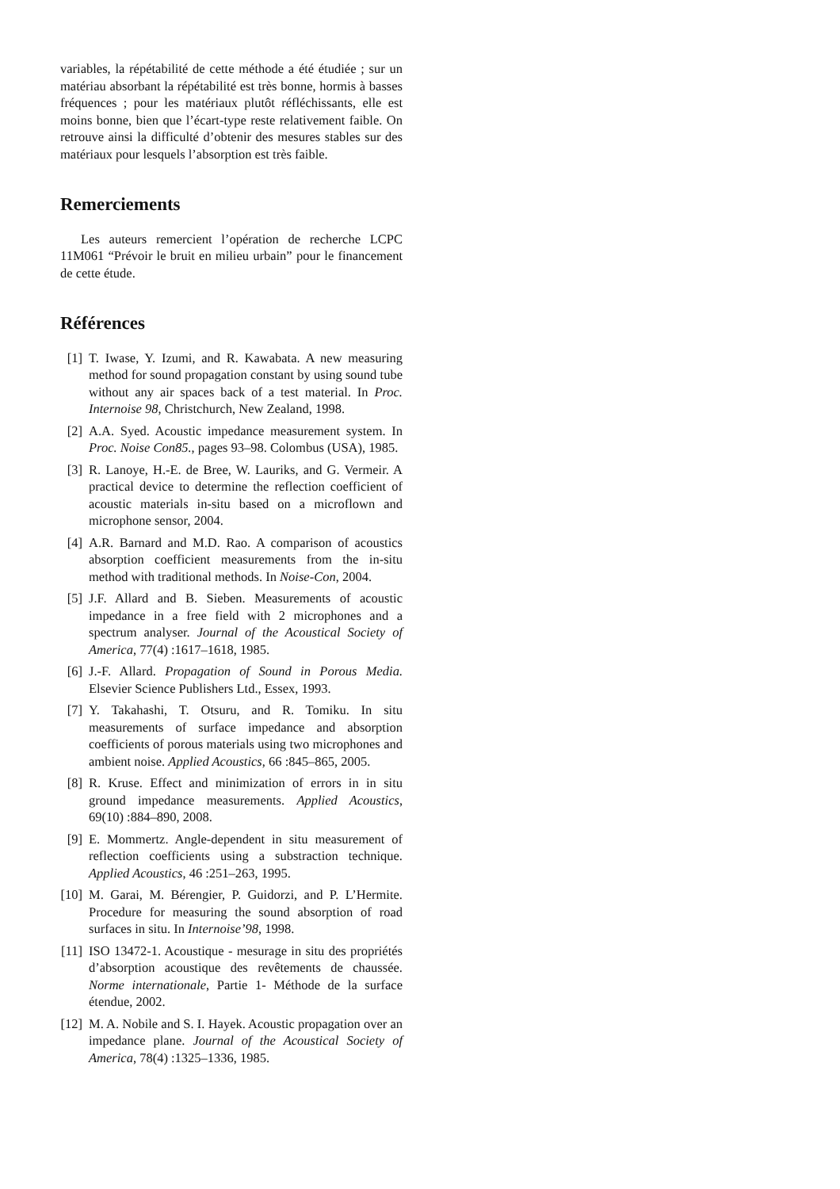variables, la répétabilité de cette méthode a été étudiée ; sur un matériau absorbant la répétabilité est très bonne, hormis à basses fréquences ; pour les matériaux plutôt réfléchissants, elle est moins bonne, bien que l’écart-type reste relativement faible. On retrouve ainsi la difficulté d’obtenir des mesures stables sur des matériaux pour lesquels l’absorption est très faible.
Remerciements
Les auteurs remercient l’opération de recherche LCPC 11M061 “Prévoir le bruit en milieu urbain” pour le financement de cette étude.
Références
[1] T. Iwase, Y. Izumi, and R. Kawabata. A new measuring method for sound propagation constant by using sound tube without any air spaces back of a test material. In Proc. Internoise 98, Christchurch, New Zealand, 1998.
[2] A.A. Syed. Acoustic impedance measurement system. In Proc. Noise Con85., pages 93–98. Colombus (USA), 1985.
[3] R. Lanoye, H.-E. de Bree, W. Lauriks, and G. Vermeir. A practical device to determine the reflection coefficient of acoustic materials in-situ based on a microflown and microphone sensor, 2004.
[4] A.R. Barnard and M.D. Rao. A comparison of acoustics absorption coefficient measurements from the in-situ method with traditional methods. In Noise-Con, 2004.
[5] J.F. Allard and B. Sieben. Measurements of acoustic impedance in a free field with 2 microphones and a spectrum analyser. Journal of the Acoustical Society of America, 77(4) :1617–1618, 1985.
[6] J.-F. Allard. Propagation of Sound in Porous Media. Elsevier Science Publishers Ltd., Essex, 1993.
[7] Y. Takahashi, T. Otsuru, and R. Tomiku. In situ measurements of surface impedance and absorption coefficients of porous materials using two microphones and ambient noise. Applied Acoustics, 66 :845–865, 2005.
[8] R. Kruse. Effect and minimization of errors in in situ ground impedance measurements. Applied Acoustics, 69(10) :884–890, 2008.
[9] E. Mommertz. Angle-dependent in situ measurement of reflection coefficients using a substraction technique. Applied Acoustics, 46 :251–263, 1995.
[10] M. Garai, M. Bérengier, P. Guidorzi, and P. L’Hermite. Procedure for measuring the sound absorption of road surfaces in situ. In Internoise’98, 1998.
[11] ISO 13472-1. Acoustique - mesurage in situ des propriétés d’absorption acoustique des revêtements de chaussée. Norme internationale, Partie 1- Méthode de la surface étendue, 2002.
[12] M. A. Nobile and S. I. Hayek. Acoustic propagation over an impedance plane. Journal of the Acoustical Society of America, 78(4) :1325–1336, 1985.